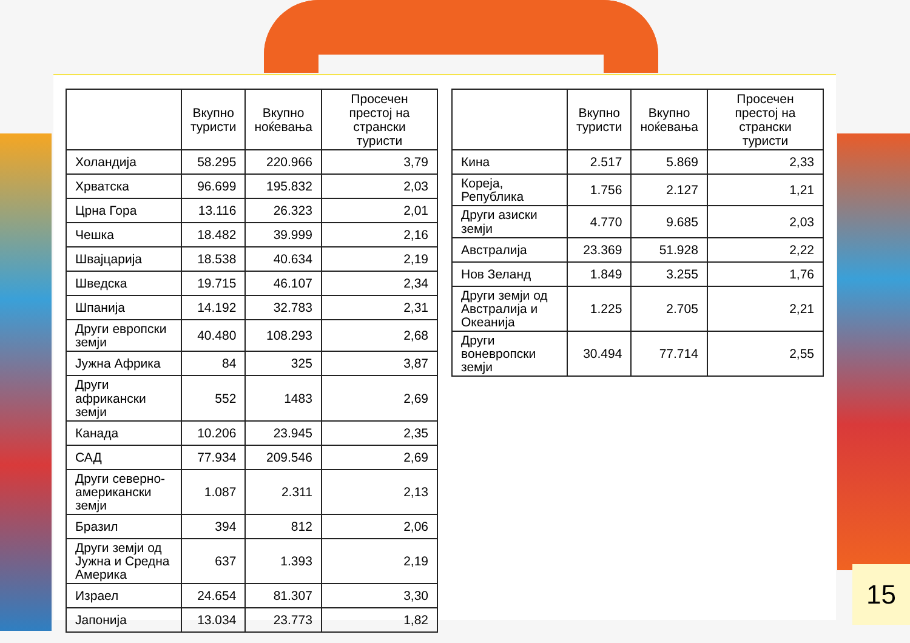| | Вкупно туристи | Вкупно ноќевања | Просечен престој на странски туристи |
| --- | --- | --- | --- |
| Холандија | 58.295 | 220.966 | 3,79 |
| Хрватска | 96.699 | 195.832 | 2,03 |
| Црна Гора | 13.116 | 26.323 | 2,01 |
| Чешка | 18.482 | 39.999 | 2,16 |
| Швајцарија | 18.538 | 40.634 | 2,19 |
| Шведска | 19.715 | 46.107 | 2,34 |
| Шпанија | 14.192 | 32.783 | 2,31 |
| Други европски земји | 40.480 | 108.293 | 2,68 |
| Јужна Африка | 84 | 325 | 3,87 |
| Други африкански земји | 552 | 1483 | 2,69 |
| Канада | 10.206 | 23.945 | 2,35 |
| САД | 77.934 | 209.546 | 2,69 |
| Други северно- американски земји | 1.087 | 2.311 | 2,13 |
| Бразил | 394 | 812 | 2,06 |
| Други земји од Јужна и Средна Америка | 637 | 1.393 | 2,19 |
| Израел | 24.654 | 81.307 | 3,30 |
| Јапонија | 13.034 | 23.773 | 1,82 |
| | Вкупно туристи | Вкупно ноќевања | Просечен престој на странски туристи |
| --- | --- | --- | --- |
| Кина | 2.517 | 5.869 | 2,33 |
| Кореја, Република | 1.756 | 2.127 | 1,21 |
| Други азиски земји | 4.770 | 9.685 | 2,03 |
| Австралија | 23.369 | 51.928 | 2,22 |
| Нов Зеланд | 1.849 | 3.255 | 1,76 |
| Други земји од Австралија и Океанија | 1.225 | 2.705 | 2,21 |
| Други воневропски земји | 30.494 | 77.714 | 2,55 |
15